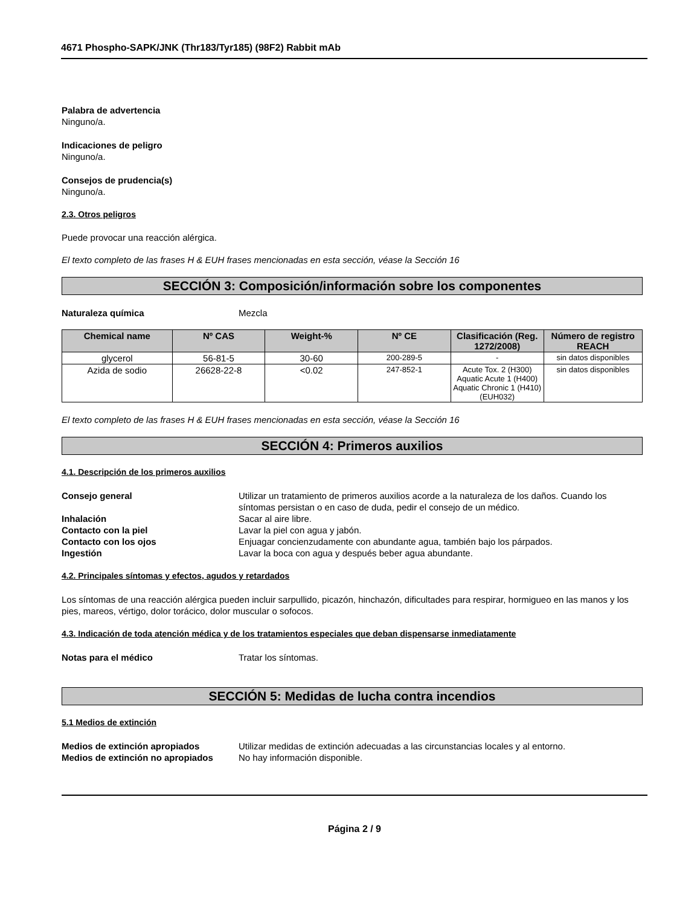4671 Phospho-SAPK/JNK (Thr183/Tyr185) (98F2) Rabbit mAb
Palabra de advertencia
Ninguno/a.
Indicaciones de peligro
Ninguno/a.
Consejos de prudencia(s)
Ninguno/a.
2.3. Otros peligros
Puede provocar una reacción alérgica.
El texto completo de las frases H & EUH frases mencionadas en esta sección, véase la Sección 16
SECCIÓN 3: Composición/información sobre los componentes
Naturaleza química Mezcla
| Chemical name | Nº CAS | Weight-% | Nº CE | Clasificación (Reg. 1272/2008) | Número de registro REACH |
| --- | --- | --- | --- | --- | --- |
| glycerol | 56-81-5 | 30-60 | 200-289-5 | - | sin datos disponibles |
| Azida de sodio | 26628-22-8 | <0.02 | 247-852-1 | Acute Tox. 2 (H300) Aquatic Acute 1 (H400) Aquatic Chronic 1 (H410) (EUH032) | sin datos disponibles |
El texto completo de las frases H & EUH frases mencionadas en esta sección, véase la Sección 16
SECCIÓN 4: Primeros auxilios
4.1. Descripción de los primeros auxilios
Consejo general Utilizar un tratamiento de primeros auxilios acorde a la naturaleza de los daños. Cuando los síntomas persistan o en caso de duda, pedir el consejo de un médico.
Inhalación Sacar al aire libre.
Contacto con la piel Lavar la piel con agua y jabón.
Contacto con los ojos Enjuagar concienzudamente con abundante agua, también bajo los párpados.
Ingestión Lavar la boca con agua y después beber agua abundante.
4.2. Principales síntomas y efectos, agudos y retardados
Los síntomas de una reacción alérgica pueden incluir sarpullido, picazón, hinchazón, dificultades para respirar, hormigueo en las manos y los pies, mareos, vértigo, dolor torácico, dolor muscular o sofocos.
4.3. Indicación de toda atención médica y de los tratamientos especiales que deban dispensarse inmediatamente
Notas para el médico Tratar los síntomas.
SECCIÓN 5: Medidas de lucha contra incendios
5.1 Medios de extinción
Medios de extinción apropiados Utilizar medidas de extinción adecuadas a las circunstancias locales y al entorno.
Medios de extinción no apropiados No hay información disponible.
Página 2 / 9